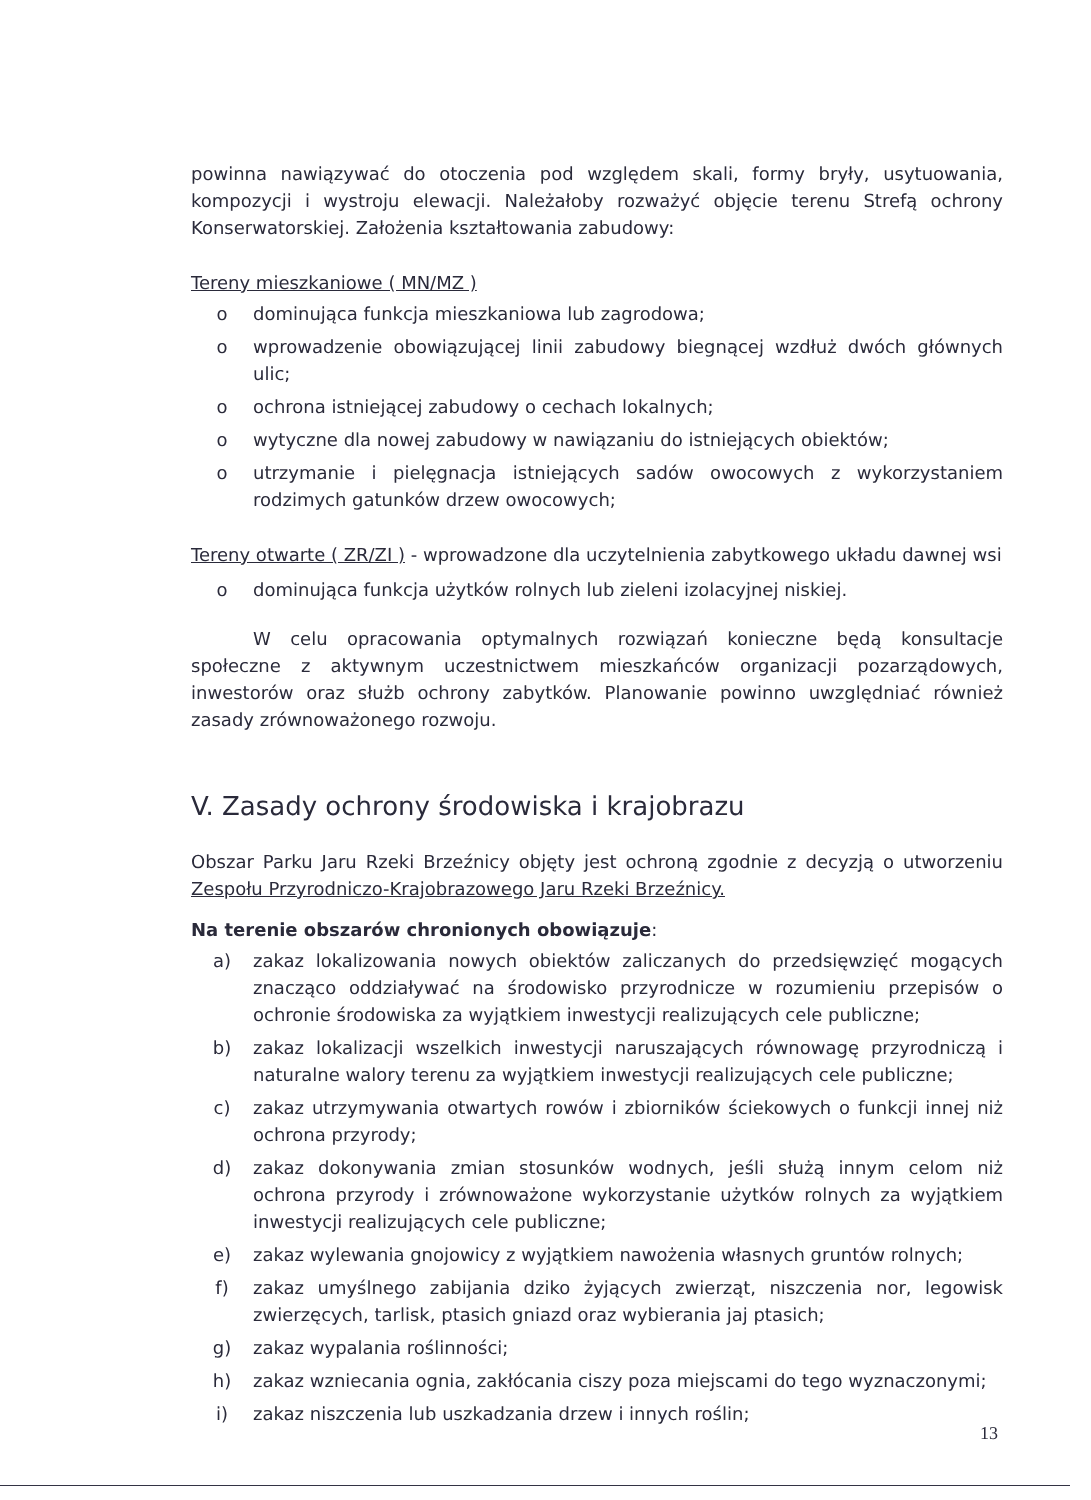powinna nawiązywać do otoczenia pod względem skali, formy bryły, usytuowania, kompozycji i wystroju elewacji. Należałoby rozważyć objęcie terenu Strefą ochrony Konserwatorskiej. Założenia kształtowania zabudowy:
Tereny mieszkaniowe ( MN/MZ )
o dominująca funkcja mieszkaniowa lub zagrodowa;
o wprowadzenie obowiązującej linii zabudowy biegnącej wzdłuż dwóch głównych ulic;
o ochrona istniejącej zabudowy o cechach lokalnych;
o wytyczne dla nowej zabudowy w nawiązaniu do istniejących obiektów;
o utrzymanie i pielęgnacja istniejących sadów owocowych z wykorzystaniem rodzimych gatunków drzew owocowych;
Tereny otwarte ( ZR/ZI ) - wprowadzone dla uczytelnienia zabytkowego układu dawnej wsi
o dominująca funkcja użytków rolnych lub zieleni izolacyjnej niskiej.
W celu opracowania optymalnych rozwiązań konieczne będą konsultacje społeczne z aktywnym uczestnictwem mieszkańców organizacji pozarządowych, inwestorów oraz służb ochrony zabytków. Planowanie powinno uwzględniać również zasady zrównoważonego rozwoju.
V. Zasady ochrony środowiska i krajobrazu
Obszar Parku Jaru Rzeki Brzeźnicy objęty jest ochroną zgodnie z decyzją o utworzeniu Zespołu Przyrodniczo-Krajobrazowego Jaru Rzeki Brzeźnicy.
Na terenie obszarów chronionych obowiązuje:
a) zakaz lokalizowania nowych obiektów zaliczanych do przedsięwzięć mogących znacząco oddziaływać na środowisko przyrodnicze w rozumieniu przepisów o ochronie środowiska za wyjątkiem inwestycji realizujących cele publiczne;
b) zakaz lokalizacji wszelkich inwestycji naruszających równowagę przyrodniczą i naturalne walory terenu za wyjątkiem inwestycji realizujących cele publiczne;
c) zakaz utrzymywania otwartych rowów i zbiorników ściekowych o funkcji innej niż ochrona przyrody;
d) zakaz dokonywania zmian stosunków wodnych, jeśli służą innym celom niż ochrona przyrody i zrównoważone wykorzystanie użytków rolnych za wyjątkiem inwestycji realizujących cele publiczne;
e) zakaz wylewania gnojowicy z wyjątkiem nawożenia własnych gruntów rolnych;
f) zakaz umyślnego zabijania dziko żyjących zwierząt, niszczenia nor, legowisk zwierzęcych, tarlisk, ptasich gniazd oraz wybierania jaj ptasich;
g) zakaz wypalania roślinności;
h) zakaz wzniecania ognia, zakłócania ciszy poza miejscami do tego wyznaczonymi;
i) zakaz niszczenia lub uszkadzania drzew i innych roślin;
13